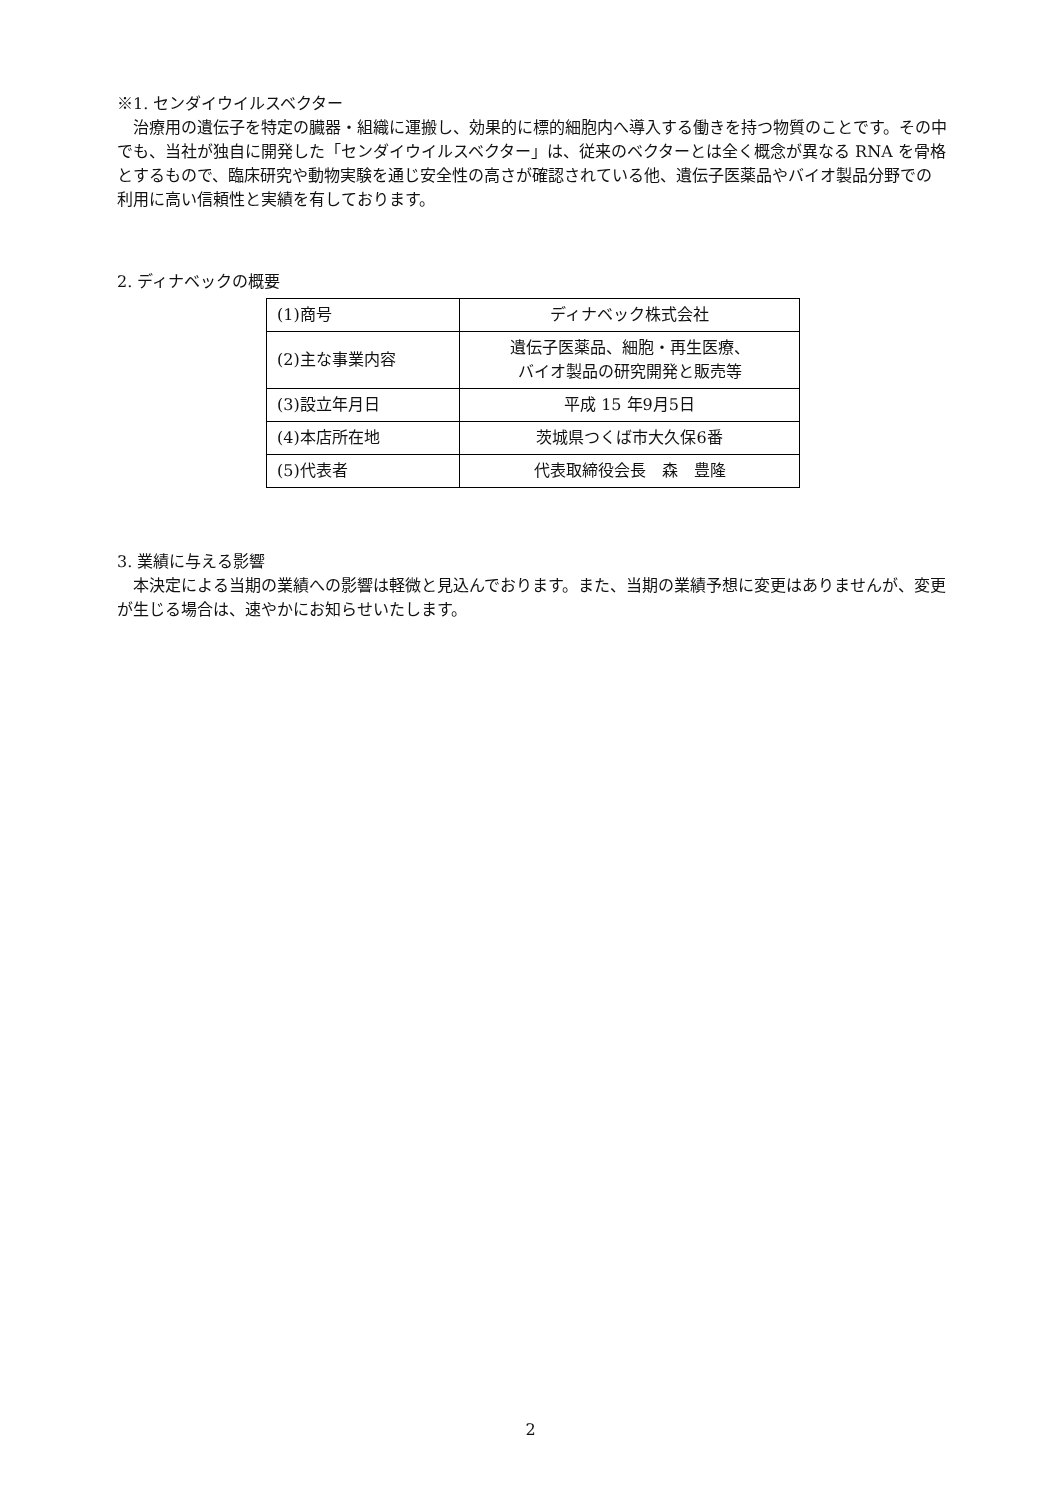※1. センダイウイルスベクター
治療用の遺伝子を特定の臓器・組織に運搬し、効果的に標的細胞内へ導入する働きを持つ物質のことです。その中でも、当社が独自に開発した「センダイウイルスベクター」は、従来のベクターとは全く概念が異なる RNA を骨格とするもので、臨床研究や動物実験を通じ安全性の高さが確認されている他、遺伝子医薬品やバイオ製品分野での利用に高い信頼性と実績を有しております。
2. ディナベックの概要
| (1)商号 | ディナベック株式会社 |
| (2)主な事業内容 | 遺伝子医薬品、細胞・再生医療、 バイオ製品の研究開発と販売等 |
| (3)設立年月日 | 平成 15 年9月5日 |
| (4)本店所在地 | 茨城県つくば市大久保6番 |
| (5)代表者 | 代表取締役会長 森 豊隆 |
3. 業績に与える影響
本決定による当期の業績への影響は軽微と見込んでおります。また、当期の業績予想に変更はありませんが、変更が生じる場合は、速やかにお知らせいたします。
2